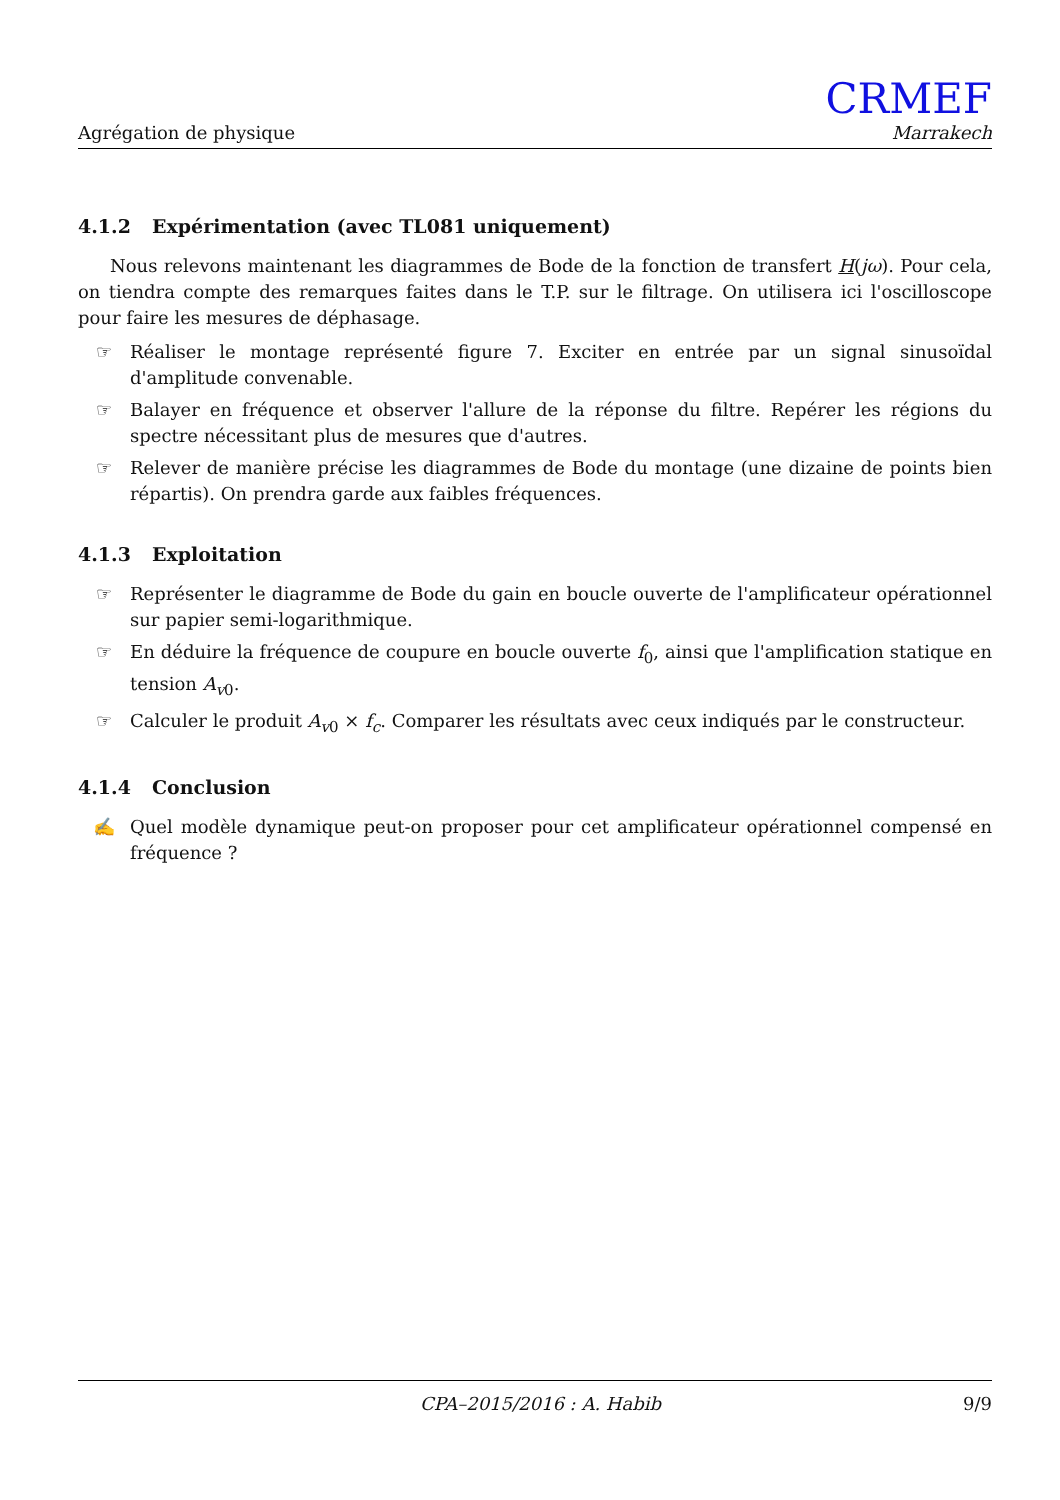Agrégation de physique
CRMEF
Marrakech
4.1.2 Expérimentation (avec TL081 uniquement)
Nous relevons maintenant les diagrammes de Bode de la fonction de transfert H(jω). Pour cela, on tiendra compte des remarques faites dans le T.P. sur le filtrage. On utilisera ici l'oscilloscope pour faire les mesures de déphasage.
☞ Réaliser le montage représenté figure 7. Exciter en entrée par un signal sinusoïdal d'amplitude convenable.
☞ Balayer en fréquence et observer l'allure de la réponse du filtre. Repérer les régions du spectre nécessitant plus de mesures que d'autres.
☞ Relever de manière précise les diagrammes de Bode du montage (une dizaine de points bien répartis). On prendra garde aux faibles fréquences.
4.1.3 Exploitation
☞ Représenter le diagramme de Bode du gain en boucle ouverte de l'amplificateur opérationnel sur papier semi-logarithmique.
☞ En déduire la fréquence de coupure en boucle ouverte f<sub>0</sub>, ainsi que l'amplification statique en tension A<sub>v0</sub>.
☞ Calculer le produit A<sub>v0</sub> × f<sub>c</sub>. Comparer les résultats avec ceux indiqués par le constructeur.
4.1.4 Conclusion
✍ Quel modèle dynamique peut-on proposer pour cet amplificateur opérationnel compensé en fréquence ?
CPA–2015/2016 : A. Habib 9/9